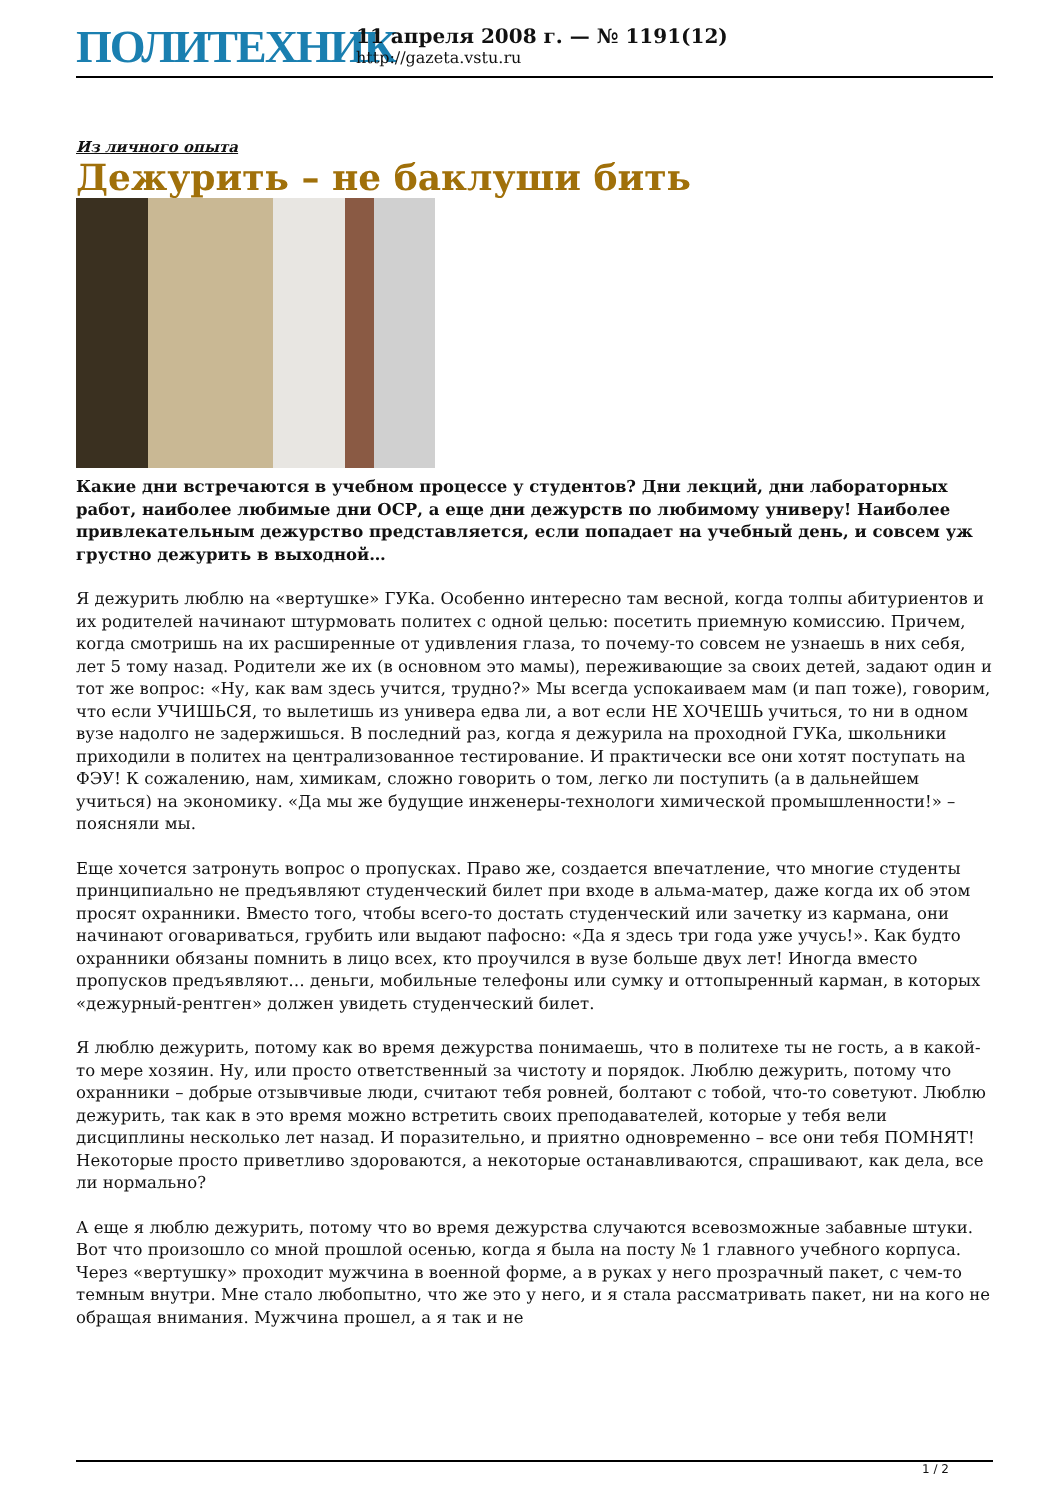ПОЛИТЕХНИК
11 апреля 2008 г. — № 1191(12)
http://gazeta.vstu.ru
Из личного опыта
Дежурить – не баклуши бить
Какие дни встречаются в учебном процессе у студентов? Дни лекций, дни лабораторных работ, наиболее любимые дни ОСР, а еще дни дежурств по любимому универу! Наиболее привлекательным дежурство представляется, если попадает на учебный день, и совсем уж грустно дежурить в выходной…
Я дежурить люблю на «вертушке» ГУКа. Особенно интересно там весной, когда толпы абитуриентов и их родителей начинают штурмовать политех с одной целью: посетить приемную комиссию. Причем, когда смотришь на их расширенные от удивления глаза, то почему-то совсем не узнаешь в них себя, лет 5 тому назад. Родители же их (в основном это мамы), переживающие за своих детей, задают один и тот же вопрос: «Ну, как вам здесь учится, трудно?» Мы всегда успокаиваем мам (и пап тоже), говорим, что если УЧИШЬСЯ, то вылетишь из универа едва ли, а вот если НЕ ХОЧЕШЬ учиться, то ни в одном вузе надолго не задержишься. В последний раз, когда я дежурила на проходной ГУКа, школьники приходили в политех на централизованное тестирование. И практически все они хотят поступать на ФЭУ! К сожалению, нам, химикам, сложно говорить о том, легко ли поступить (а в дальнейшем учиться) на экономику. «Да мы же будущие инженеры-технологи химической промышленности!» – поясняли мы.
Еще хочется затронуть вопрос о пропусках. Право же, создается впечатление, что многие студенты принципиально не предъявляют студенческий билет при входе в альма-матер, даже когда их об этом просят охранники. Вместо того, чтобы всего-то достать студенческий или зачетку из кармана, они начинают оговариваться, грубить или выдают пафосно: «Да я здесь три года уже учусь!». Как будто охранники обязаны помнить в лицо всех, кто проучился в вузе больше двух лет! Иногда вместо пропусков предъявляют… деньги, мобильные телефоны или сумку и оттопыренный карман, в которых «дежурный-рентген» должен увидеть студенческий билет.
Я люблю дежурить, потому как во время дежурства понимаешь, что в политехе ты не гость, а в какой-то мере хозяин. Ну, или просто ответственный за чистоту и порядок. Люблю дежурить, потому что охранники – добрые отзывчивые люди, считают тебя ровней, болтают с тобой, что-то советуют. Люблю дежурить, так как в это время можно встретить своих преподавателей, которые у тебя вели дисциплины несколько лет назад. И поразительно, и приятно одновременно – все они тебя ПОМНЯТ! Некоторые просто приветливо здороваются, а некоторые останавливаются, спрашивают, как дела, все ли нормально?
А еще я люблю дежурить, потому что во время дежурства случаются всевозможные забавные штуки. Вот что произошло со мной прошлой осенью, когда я была на посту № 1 главного учебного корпуса. Через «вертушку» проходит мужчина в военной форме, а в руках у него прозрачный пакет, с чем-то темным внутри. Мне стало любопытно, что же это у него, и я стала рассматривать пакет, ни на кого не обращая внимания. Мужчина прошел, а я так и не
1 / 2